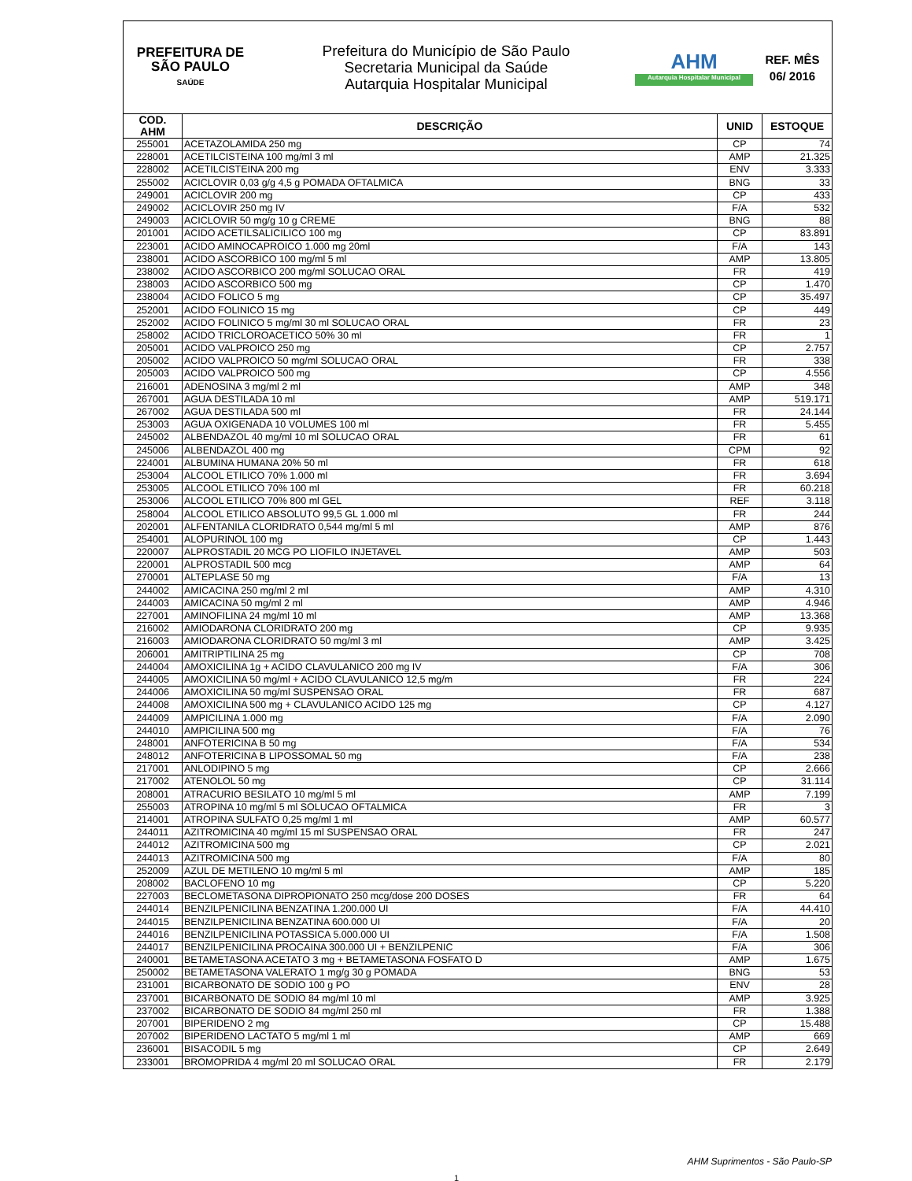PREFEITURA DE
SÃO PAULO
SAÚDE
Prefeitura do Município de São Paulo
Secretaria Municipal da Saúde
Autarquia Hospitalar Municipal
AHM
Autarquia Hospitalar Municipal
REF. MÊS
06/ 2016
| COD. AHM | DESCRIÇÃO | UNID | ESTOQUE |
| --- | --- | --- | --- |
| 255001 | ACETAZOLAMIDA 250 mg | CP | 74 |
| 228001 | ACETILCISTEINA 100 mg/ml 3 ml | AMP | 21.325 |
| 228002 | ACETILCISTEINA 200 mg | ENV | 3.333 |
| 255002 | ACICLOVIR 0,03 g/g 4,5 g POMADA OFTALMICA | BNG | 33 |
| 249001 | ACICLOVIR 200 mg | CP | 433 |
| 249002 | ACICLOVIR 250 mg IV | F/A | 532 |
| 249003 | ACICLOVIR 50 mg/g 10 g CREME | BNG | 88 |
| 201001 | ACIDO ACETILSALICILICO 100 mg | CP | 83.891 |
| 223001 | ACIDO AMINOCAPROICO 1.000 mg 20ml | F/A | 143 |
| 238001 | ACIDO ASCORBICO 100 mg/ml 5 ml | AMP | 13.805 |
| 238002 | ACIDO ASCORBICO 200 mg/ml SOLUCAO ORAL | FR | 419 |
| 238003 | ACIDO ASCORBICO 500 mg | CP | 1.470 |
| 238004 | ACIDO FOLICO 5 mg | CP | 35.497 |
| 252001 | ACIDO FOLINICO 15 mg | CP | 449 |
| 252002 | ACIDO FOLINICO 5 mg/ml 30 ml SOLUCAO ORAL | FR | 23 |
| 258002 | ACIDO TRICLOROACETICO 50% 30 ml | FR | 1 |
| 205001 | ACIDO VALPROICO 250 mg | CP | 2.757 |
| 205002 | ACIDO VALPROICO 50 mg/ml SOLUCAO ORAL | FR | 338 |
| 205003 | ACIDO VALPROICO 500 mg | CP | 4.556 |
| 216001 | ADENOSINA 3 mg/ml 2 ml | AMP | 348 |
| 267001 | AGUA DESTILADA 10 ml | AMP | 519.171 |
| 267002 | AGUA DESTILADA 500 ml | FR | 24.144 |
| 253003 | AGUA OXIGENADA 10 VOLUMES 100 ml | FR | 5.455 |
| 245002 | ALBENDAZOL 40 mg/ml 10 ml SOLUCAO ORAL | FR | 61 |
| 245006 | ALBENDAZOL 400 mg | CPM | 92 |
| 224001 | ALBUMINA HUMANA 20% 50 ml | FR | 618 |
| 253004 | ALCOOL ETILICO 70% 1.000 ml | FR | 3.694 |
| 253005 | ALCOOL ETILICO 70% 100 ml | FR | 60.218 |
| 253006 | ALCOOL ETILICO 70% 800 ml GEL | REF | 3.118 |
| 258004 | ALCOOL ETILICO ABSOLUTO 99,5 GL 1.000 ml | FR | 244 |
| 202001 | ALFENTANILA CLORIDRATO 0,544 mg/ml 5 ml | AMP | 876 |
| 254001 | ALOPURINOL 100 mg | CP | 1.443 |
| 220007 | ALPROSTADIL 20 MCG PO LIOFILO INJETAVEL | AMP | 503 |
| 220001 | ALPROSTADIL 500 mcg | AMP | 64 |
| 270001 | ALTEPLASE 50 mg | F/A | 13 |
| 244002 | AMICACINA 250 mg/ml 2 ml | AMP | 4.310 |
| 244003 | AMICACINA 50 mg/ml 2 ml | AMP | 4.946 |
| 227001 | AMINOFILINA 24 mg/ml 10 ml | AMP | 13.368 |
| 216002 | AMIODARONA CLORIDRATO 200 mg | CP | 9.935 |
| 216003 | AMIODARONA CLORIDRATO 50 mg/ml 3 ml | AMP | 3.425 |
| 206001 | AMITRIPTILINA 25 mg | CP | 708 |
| 244004 | AMOXICILINA 1g + ACIDO CLAVULANICO 200 mg IV | F/A | 306 |
| 244005 | AMOXICILINA 50 mg/ml + ACIDO CLAVULANICO 12,5 mg/m | FR | 224 |
| 244006 | AMOXICILINA 50 mg/ml SUSPENSAO ORAL | FR | 687 |
| 244008 | AMOXICILINA 500 mg + CLAVULANICO ACIDO 125 mg | CP | 4.127 |
| 244009 | AMPICILINA 1.000 mg | F/A | 2.090 |
| 244010 | AMPICILINA 500 mg | F/A | 76 |
| 248001 | ANFOTERICINA B 50 mg | F/A | 534 |
| 248012 | ANFOTERICINA B LIPOSSOMAL 50 mg | F/A | 238 |
| 217001 | ANLODIPINO 5 mg | CP | 2.666 |
| 217002 | ATENOLOL 50 mg | CP | 31.114 |
| 208001 | ATRACURIO BESILATO 10 mg/ml 5 ml | AMP | 7.199 |
| 255003 | ATROPINA 10 mg/ml 5 ml SOLUCAO OFTALMICA | FR | 3 |
| 214001 | ATROPINA SULFATO 0,25 mg/ml 1 ml | AMP | 60.577 |
| 244011 | AZITROMICINA 40 mg/ml 15 ml SUSPENSAO ORAL | FR | 247 |
| 244012 | AZITROMICINA 500 mg | CP | 2.021 |
| 244013 | AZITROMICINA 500 mg | F/A | 80 |
| 252009 | AZUL DE METILENO 10 mg/ml 5 ml | AMP | 185 |
| 208002 | BACLOFENO 10 mg | CP | 5.220 |
| 227003 | BECLOMETASONA DIPROPIONATO 250 mcg/dose 200 DOSES | FR | 64 |
| 244014 | BENZILPENICILINA BENZATINA 1.200.000 UI | F/A | 44.410 |
| 244015 | BENZILPENICILINA BENZATINA 600.000 UI | F/A | 20 |
| 244016 | BENZILPENICILINA POTASSICA 5.000.000 UI | F/A | 1.508 |
| 244017 | BENZILPENICILINA PROCAINA 300.000 UI + BENZILPENIC | F/A | 306 |
| 240001 | BETAMETASONA ACETATO 3 mg + BETAMETASONA FOSFATO D | AMP | 1.675 |
| 250002 | BETAMETASONA VALERATO 1 mg/g 30 g POMADA | BNG | 53 |
| 231001 | BICARBONATO DE SODIO 100 g PO | ENV | 28 |
| 237001 | BICARBONATO DE SODIO 84 mg/ml 10 ml | AMP | 3.925 |
| 237002 | BICARBONATO DE SODIO 84 mg/ml 250 ml | FR | 1.388 |
| 207001 | BIPERIDENO 2 mg | CP | 15.488 |
| 207002 | BIPERIDENO LACTATO 5 mg/ml 1 ml | AMP | 669 |
| 236001 | BISACODIL 5 mg | CP | 2.649 |
| 233001 | BROMOPRIDA 4 mg/ml 20 ml SOLUCAO ORAL | FR | 2.179 |
AHM Suprimentos - São Paulo-SP
1